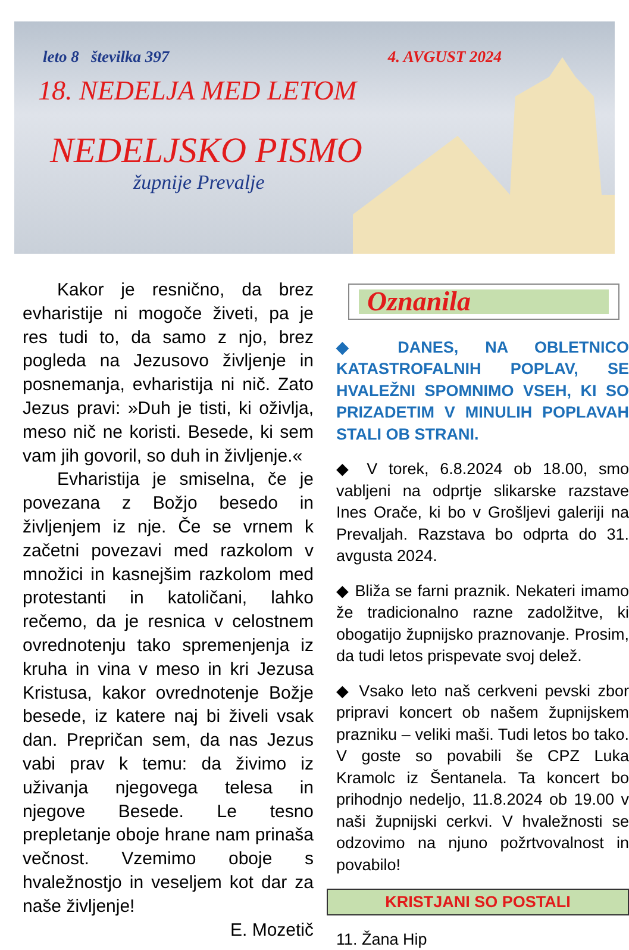leto 8 številka 397 4. AVGUST 2024
18. NEDELJA MED LETOM
NEDELJSKO PISMO
župnije Prevalje
Kakor je resnično, da brez evharistije ni mogoče živeti, pa je res tudi to, da samo z njo, brez pogleda na Jezusovo življenje in posnemanja, evharistija ni nič. Zato Jezus pravi: »Duh je tisti, ki oživlja, meso nič ne koristi. Besede, ki sem vam jih govoril, so duh in življenje.«
Evharistija je smiselna, če je povezana z Božjo besedo in življenjem iz nje. Če se vrnem k začetni povezavi med razkolom v množici in kasnejšim razkolom med protestanti in katoličani, lahko rečemo, da je resnica v celostnem ovrednotenju tako spremenjenja iz kruha in vina v meso in kri Jezusa Kristusa, kakor ovrednotenje Božje besede, iz katere naj bi živeli vsak dan. Prepričan sem, da nas Jezus vabi prav k temu: da živimo iz uživanja njegovega telesa in njegove Besede. Le tesno prepletanje oboje hrane nam prinaša večnost. Vzemimo oboje s hvaležnostjo in veseljem kot dar za naše življenje!
E. Mozetič
Oznanila
◆ DANES, NA OBLETNICO KATASTROFALNIH POPLAV, SE HVALEŽNI SPOMNIMO VSEH, KI SO PRIZADETIM V MINULIH POPLAVAH STALI OB STRANI.
◆ V torek, 6.8.2024 ob 18.00, smo vabljeni na odprtje slikarske razstave Ines Orače, ki bo v Grošljevi galeriji na Prevaljah. Razstava bo odprta do 31. avgusta 2024.
◆ Bliža se farni praznik. Nekateri imamo že tradicionalno razne zadolžitve, ki obogatijo župnijsko praznovanje. Prosim, da tudi letos prispevate svoj delež.
◆ Vsako leto naš cerkveni pevski zbor pripravi koncert ob našem župnijskem prazniku – veliki maši. Tudi letos bo tako. V goste so povabili še CPZ Luka Kramolc iz Šentanela. Ta koncert bo prihodnjo nedeljo, 11.8.2024 ob 19.00 v naši župnijski cerkvi. V hvaležnosti se odzovimo na njuno požrtvovalnost in povabilo!
KRISTJANI SO POSTALI
11. Žana Hip